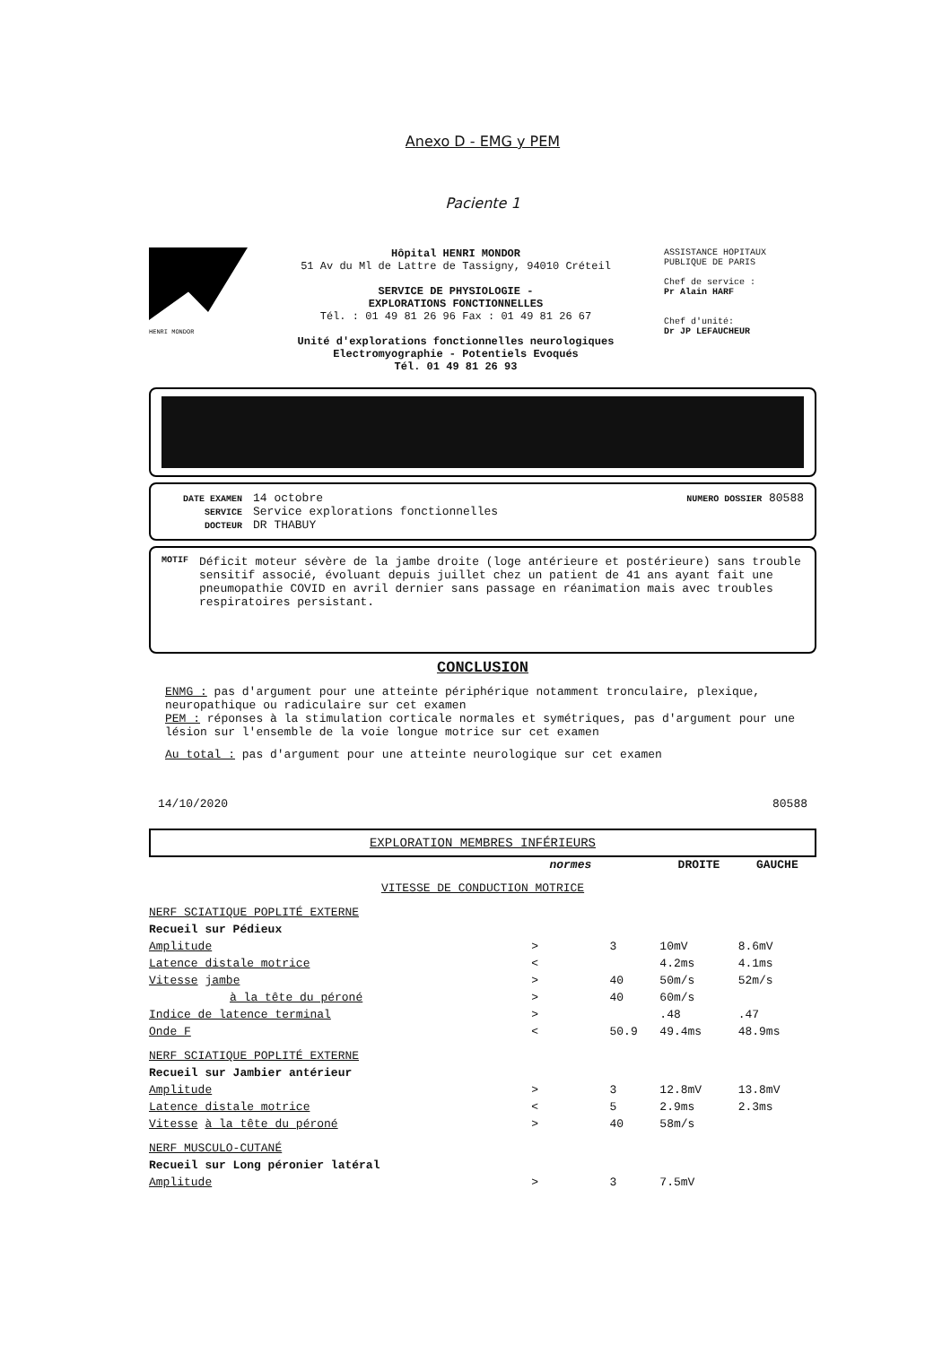Anexo D - EMG y PEM
Paciente 1
HENRI MONDOR
Hôpital HENRI MONDOR
51 Av du Ml de Lattre de Tassigny, 94010 Créteil
SERVICE DE PHYSIOLOGIE -
EXPLORATIONS FONCTIONNELLES
Tél. : 01 49 81 26 96 Fax : 01 49 81 26 67
Unité d'explorations fonctionnelles neurologiques
Electromyographie - Potentiels Evoqués
Tél. 01 49 81 26 93
ASSISTANCE HOPITAUX
PUBLIQUE DE PARIS
Chef de service :
Pr Alain HARF
Chef d'unité:
Dr JP LEFAUCHEUR
DATE EXAMEN 14 octobre NUMERO DOSSIER 80588
SERVICE Service explorations fonctionnelles
DOCTEUR DR THABUY
MOTIF Déficit moteur sévère de la jambe droite (loge antérieure et postérieure) sans trouble sensitif associé, évoluant depuis juillet chez un patient de 41 ans ayant fait une pneumopathie COVID en avril dernier sans passage en réanimation mais avec troubles respiratoires persistant.
CONCLUSION
ENMG : pas d'argument pour une atteinte périphérique notamment tronculaire, plexique, neuropathique ou radiculaire sur cet examen
PEM : réponses à la stimulation corticale normales et symétriques, pas d'argument pour une lésion sur l'ensemble de la voie longue motrice sur cet examen
Au total : pas d'argument pour une atteinte neurologique sur cet examen
14/10/2020 80588
EXPLORATION MEMBRES INFÉRIEURS
| | normes | | DROITE | GAUCHE |
| VITESSE DE CONDUCTION MOTRICE | | | | |
| NERF SCIATIQUE POPLITÉ EXTERNE | | | | |
| Recueil sur Pédieux | | | | |
| Amplitude | > | 3 | 10mV | 8.6mV |
| Latence distale motrice | < | | 4.2ms | 4.1ms |
| Vitesse jambe | > | 40 | 50m/s | 52m/s |
| à la tête du péroné | > | 40 | 60m/s | |
| Indice de latence terminal | > | | .48 | .47 |
| Onde F | < | 50.9 | 49.4ms | 48.9ms |
| NERF SCIATIQUE POPLITÉ EXTERNE | | | | |
| Recueil sur Jambier antérieur | | | | |
| Amplitude | > | 3 | 12.8mV | 13.8mV |
| Latence distale motrice | < | 5 | 2.9ms | 2.3ms |
| Vitesse à la tête du péroné | > | 40 | 58m/s | |
| NERF MUSCULO-CUTANÉ | | | | |
| Recueil sur Long péronier latéral | | | | |
| Amplitude | > | 3 | 7.5mV | |